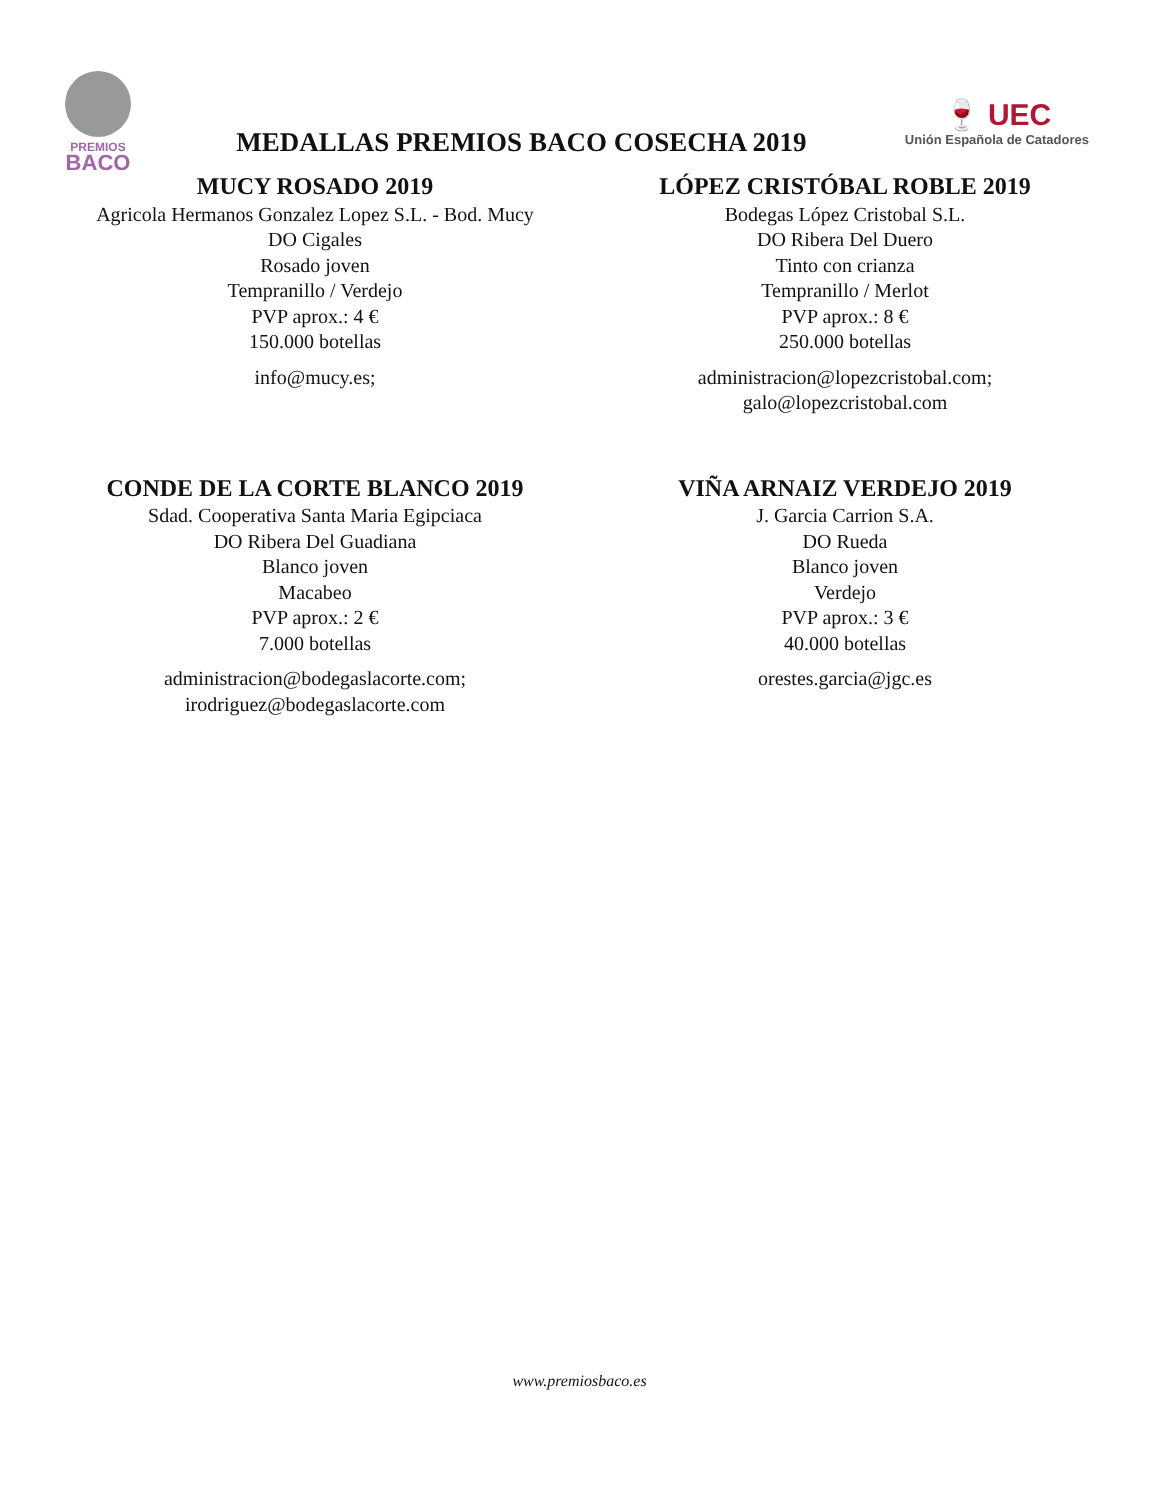PREMIOS
BACO
MEDALLAS PREMIOS BACO COSECHA 2019
🍷 UEC
Unión Española de Catadores
MUCY ROSADO 2019
Agricola Hermanos Gonzalez Lopez S.L. - Bod. Mucy
DO Cigales
Rosado joven
Tempranillo / Verdejo
PVP aprox.: 4 €
150.000 botellas
info@mucy.es;
LÓPEZ CRISTÓBAL ROBLE 2019
Bodegas López Cristobal S.L.
DO Ribera Del Duero
Tinto con crianza
Tempranillo / Merlot
PVP aprox.: 8 €
250.000 botellas
administracion@lopezcristobal.com;
galo@lopezcristobal.com
CONDE DE LA CORTE BLANCO 2019
Sdad. Cooperativa Santa Maria Egipciaca
DO Ribera Del Guadiana
Blanco joven
Macabeo
PVP aprox.: 2 €
7.000 botellas
administracion@bodegaslacorte.com;
irodriguez@bodegaslacorte.com
VIÑA ARNAIZ VERDEJO 2019
J. Garcia Carrion S.A.
DO Rueda
Blanco joven
Verdejo
PVP aprox.: 3 €
40.000 botellas
orestes.garcia@jgc.es
www.premiosbaco.es